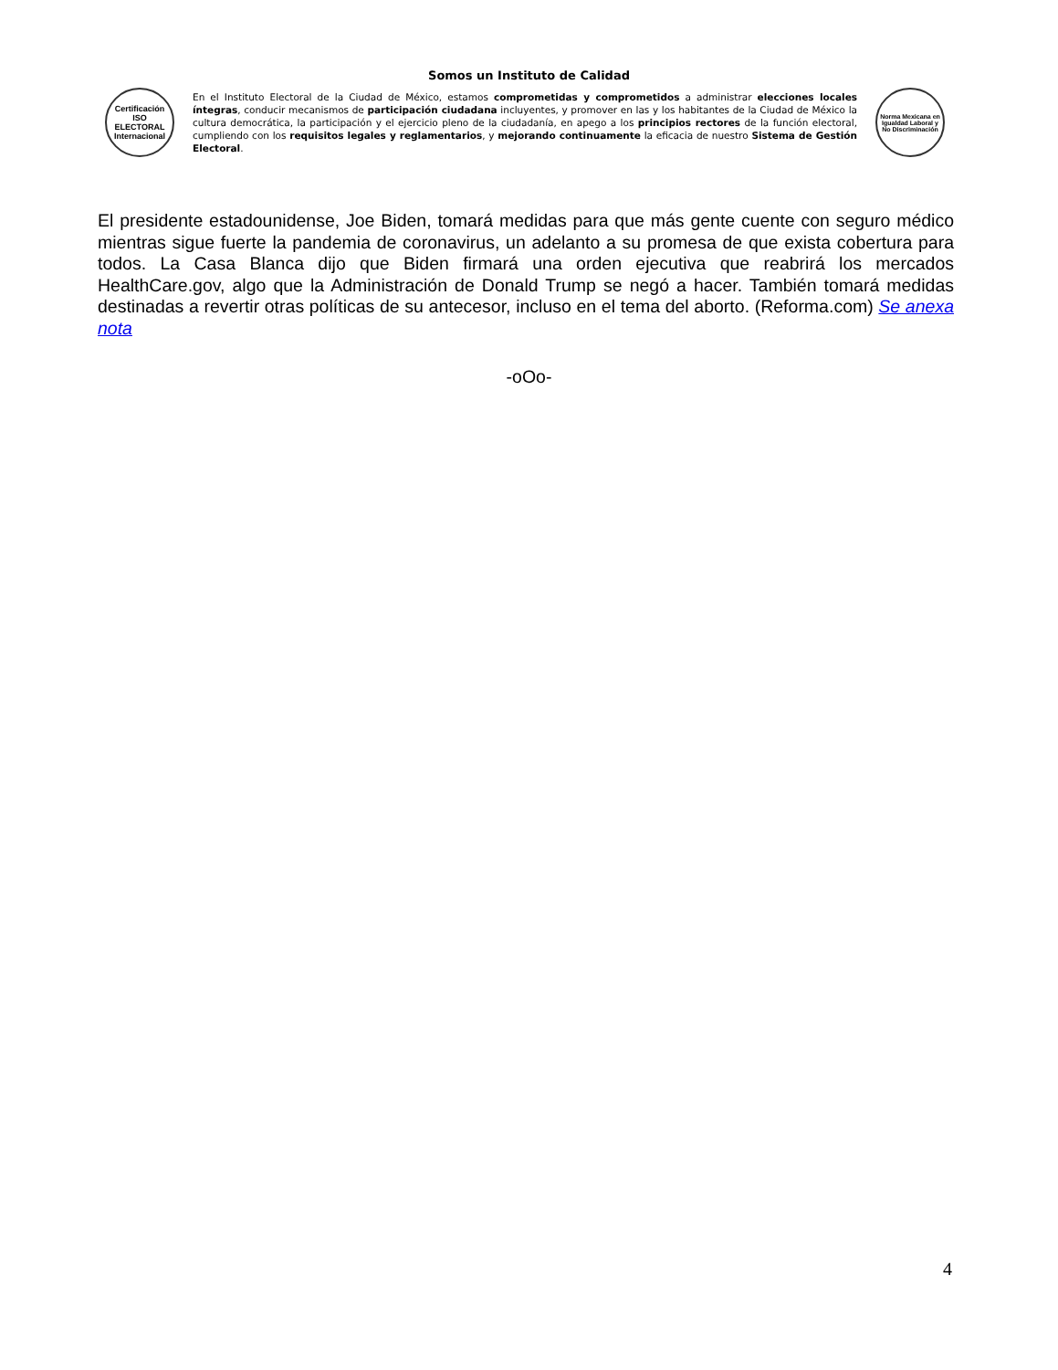Somos un Instituto de Calidad
Certificación
ISO ELECTORAL
Internacional
En el Instituto Electoral de la Ciudad de México, estamos comprometidas y comprometidos a administrar elecciones locales íntegras, conducir mecanismos de participación ciudadana incluyentes, y promover en las y los habitantes de la Ciudad de México la cultura democrática, la participación y el ejercicio pleno de la ciudadanía, en apego a los principios rectores de la función electoral, cumpliendo con los requisitos legales y reglamentarios, y mejorando continuamente la eficacia de nuestro Sistema de Gestión Electoral.
Norma Mexicana en Igualdad Laboral y No Discriminación
El presidente estadounidense, Joe Biden, tomará medidas para que más gente cuente con seguro médico mientras sigue fuerte la pandemia de coronavirus, un adelanto a su promesa de que exista cobertura para todos. La Casa Blanca dijo que Biden firmará una orden ejecutiva que reabrirá los mercados HealthCare.gov, algo que la Administración de Donald Trump se negó a hacer. También tomará medidas destinadas a revertir otras políticas de su antecesor, incluso en el tema del aborto. (Reforma.com) Se anexa nota
-oOo-
4